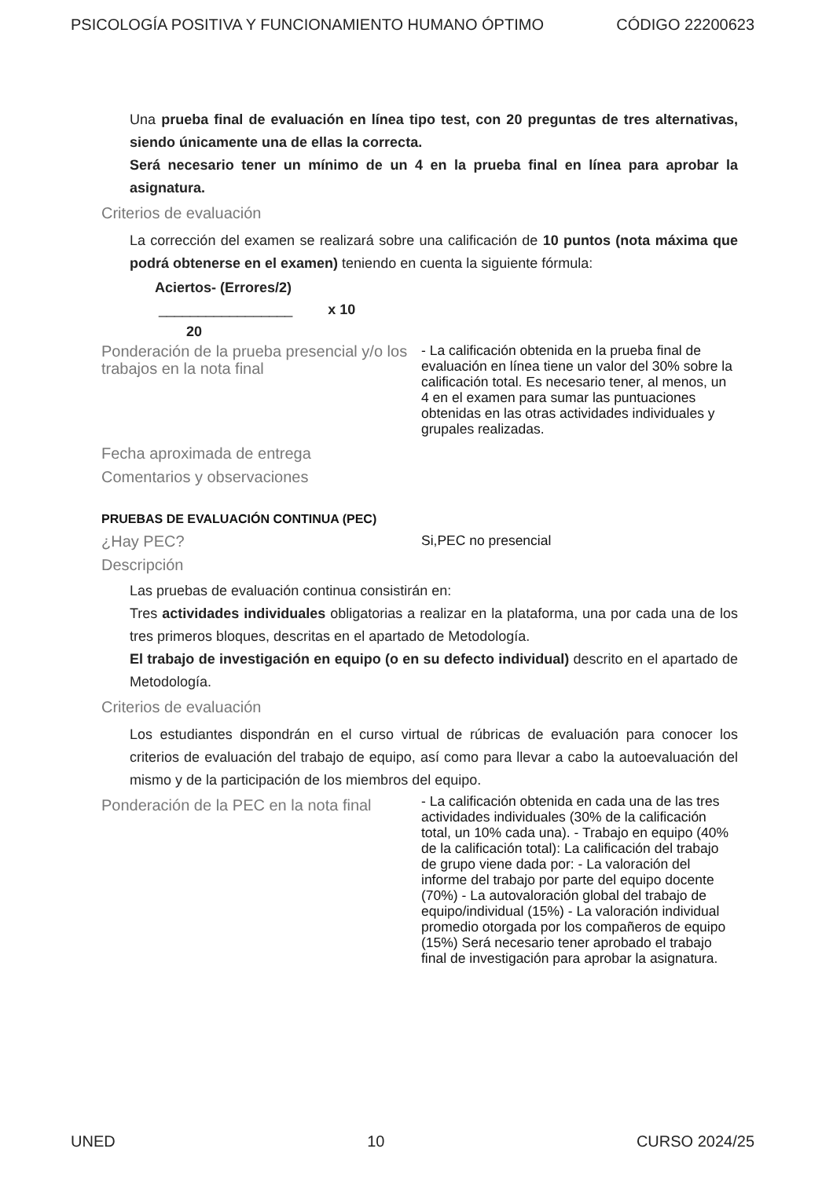PSICOLOGÍA POSITIVA Y FUNCIONAMIENTO HUMANO ÓPTIMO CÓDIGO 22200623
Una prueba final de evaluación en línea tipo test, con 20 preguntas de tres alternativas, siendo únicamente una de ellas la correcta.
Será necesario tener un mínimo de un 4 en la prueba final en línea para aprobar la asignatura.
Criterios de evaluación
La corrección del examen se realizará sobre una calificación de 10 puntos (nota máxima que podrá obtenerse en el examen) teniendo en cuenta la siguiente fórmula:
Aciertos- (Errores/2)
_________________ x 10
20
Ponderación de la prueba presencial y/o los trabajos en la nota final
- La calificación obtenida en la prueba final de evaluación en línea tiene un valor del 30% sobre la calificación total. Es necesario tener, al menos, un 4 en el examen para sumar las puntuaciones obtenidas en las otras actividades individuales y grupales realizadas.
Fecha aproximada de entrega
Comentarios y observaciones
PRUEBAS DE EVALUACIÓN CONTINUA (PEC)
¿Hay PEC?
Si,PEC no presencial
Descripción
Las pruebas de evaluación continua consistirán en:
Tres actividades individuales obligatorias a realizar en la plataforma, una por cada una de los tres primeros bloques, descritas en el apartado de Metodología.
El trabajo de investigación en equipo (o en su defecto individual) descrito en el apartado de Metodología.
Criterios de evaluación
Los estudiantes dispondrán en el curso virtual de rúbricas de evaluación para conocer los criterios de evaluación del trabajo de equipo, así como para llevar a cabo la autoevaluación del mismo y de la participación de los miembros del equipo.
Ponderación de la PEC en la nota final
- La calificación obtenida en cada una de las tres actividades individuales (30% de la calificación total, un 10% cada una). - Trabajo en equipo (40% de la calificación total): La calificación del trabajo de grupo viene dada por: - La valoración del informe del trabajo por parte del equipo docente (70%) - La autovaloración global del trabajo de equipo/individual (15%) - La valoración individual promedio otorgada por los compañeros de equipo (15%) Será necesario tener aprobado el trabajo final de investigación para aprobar la asignatura.
UNED 10 CURSO 2024/25